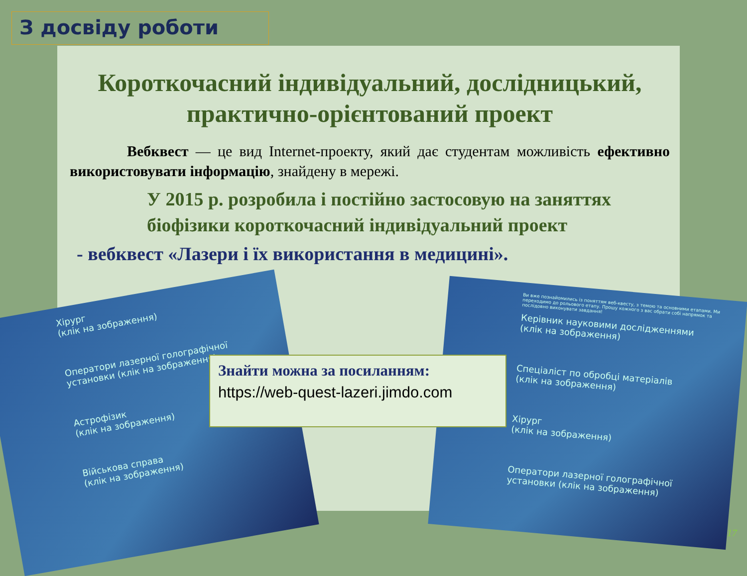З досвіду роботи
Короткочасний індивідуальний, дослідницький, практично-орієнтований проект
Вебквест — це вид Internet-проекту, який дає студентам можливість ефективно використовувати інформацію, знайдену в мережі.
У 2015 р. розробила і постійно застосовую на заняттях біофізики короткочасний індивідуальний проект
- вебквест «Лазери і їх використання в медицині».
Хірург
(клік на зображення)
Оператори лазерної голографічної установки (клік на зображення)
Астрофізик
(клік на зображення)
Військова справа
(клік на зображення)
Ви вже познайомились із поняттям веб-квесту, з темою та основними етапами. Ми переходимо до рольового етапу. Прошу кожного з вас обрати собі напрямок та послідовно виконувати завдання!
Керівник науковими дослідженнями
(клік на зображення)
Спеціаліст по обробці матеріалів
(клік на зображення)
Хірург
(клік на зображення)
Оператори лазерної голографічної установки (клік на зображення)
Знайти можна за посиланням:
https://web-quest-lazeri.jimdo.com
17